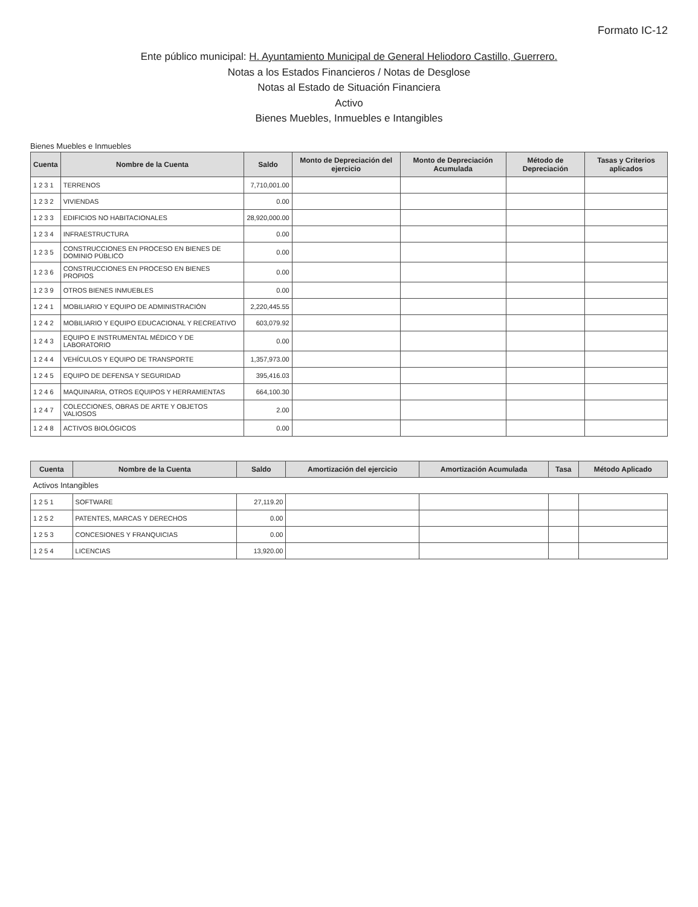Formato IC-12
Ente público municipal: H. Ayuntamiento Municipal de General Heliodoro Castillo, Guerrero.
Notas a los Estados Financieros / Notas de Desglose
Notas al Estado de Situación Financiera
Activo
Bienes Muebles, Inmuebles e Intangibles
Bienes Muebles e Inmuebles
| Cuenta | Nombre de la Cuenta | Saldo | Monto de Depreciación del ejercicio | Monto de Depreciación Acumulada | Método de Depreciación | Tasas y Criterios aplicados |
| --- | --- | --- | --- | --- | --- | --- |
| 1 2 3 1 | TERRENOS | 7,710,001.00 | | | | |
| 1 2 3 2 | VIVIENDAS | 0.00 | | | | |
| 1 2 3 3 | EDIFICIOS NO HABITACIONALES | 28,920,000.00 | | | | |
| 1 2 3 4 | INFRAESTRUCTURA | 0.00 | | | | |
| 1 2 3 5 | CONSTRUCCIONES EN PROCESO EN BIENES DE DOMINIO PÚBLICO | 0.00 | | | | |
| 1 2 3 6 | CONSTRUCCIONES EN PROCESO EN BIENES PROPIOS | 0.00 | | | | |
| 1 2 3 9 | OTROS BIENES INMUEBLES | 0.00 | | | | |
| 1 2 4 1 | MOBILIARIO Y EQUIPO DE ADMINISTRACIÓN | 2,220,445.55 | | | | |
| 1 2 4 2 | MOBILIARIO Y EQUIPO EDUCACIONAL Y RECREATIVO | 603,079.92 | | | | |
| 1 2 4 3 | EQUIPO E INSTRUMENTAL MÉDICO Y DE LABORATORIO | 0.00 | | | | |
| 1 2 4 4 | VEHÍCULOS Y EQUIPO DE TRANSPORTE | 1,357,973.00 | | | | |
| 1 2 4 5 | EQUIPO DE DEFENSA Y SEGURIDAD | 395,416.03 | | | | |
| 1 2 4 6 | MAQUINARIA, OTROS EQUIPOS Y HERRAMIENTAS | 664,100.30 | | | | |
| 1 2 4 7 | COLECCIONES, OBRAS DE ARTE Y OBJETOS VALIOSOS | 2.00 | | | | |
| 1 2 4 8 | ACTIVOS BIOLÓGICOS | 0.00 | | | | |
| Cuenta | Nombre de la Cuenta | Saldo | Amortización del ejercicio | Amortización Acumulada | Tasa | Método Aplicado |
| --- | --- | --- | --- | --- | --- | --- |
| Activos Intangibles | | | | | | |
| 1 2 5 1 | SOFTWARE | 27,119.20 | | | | |
| 1 2 5 2 | PATENTES, MARCAS Y DERECHOS | 0.00 | | | | |
| 1 2 5 3 | CONCESIONES Y FRANQUICIAS | 0.00 | | | | |
| 1 2 5 4 | LICENCIAS | 13,920.00 | | | | |